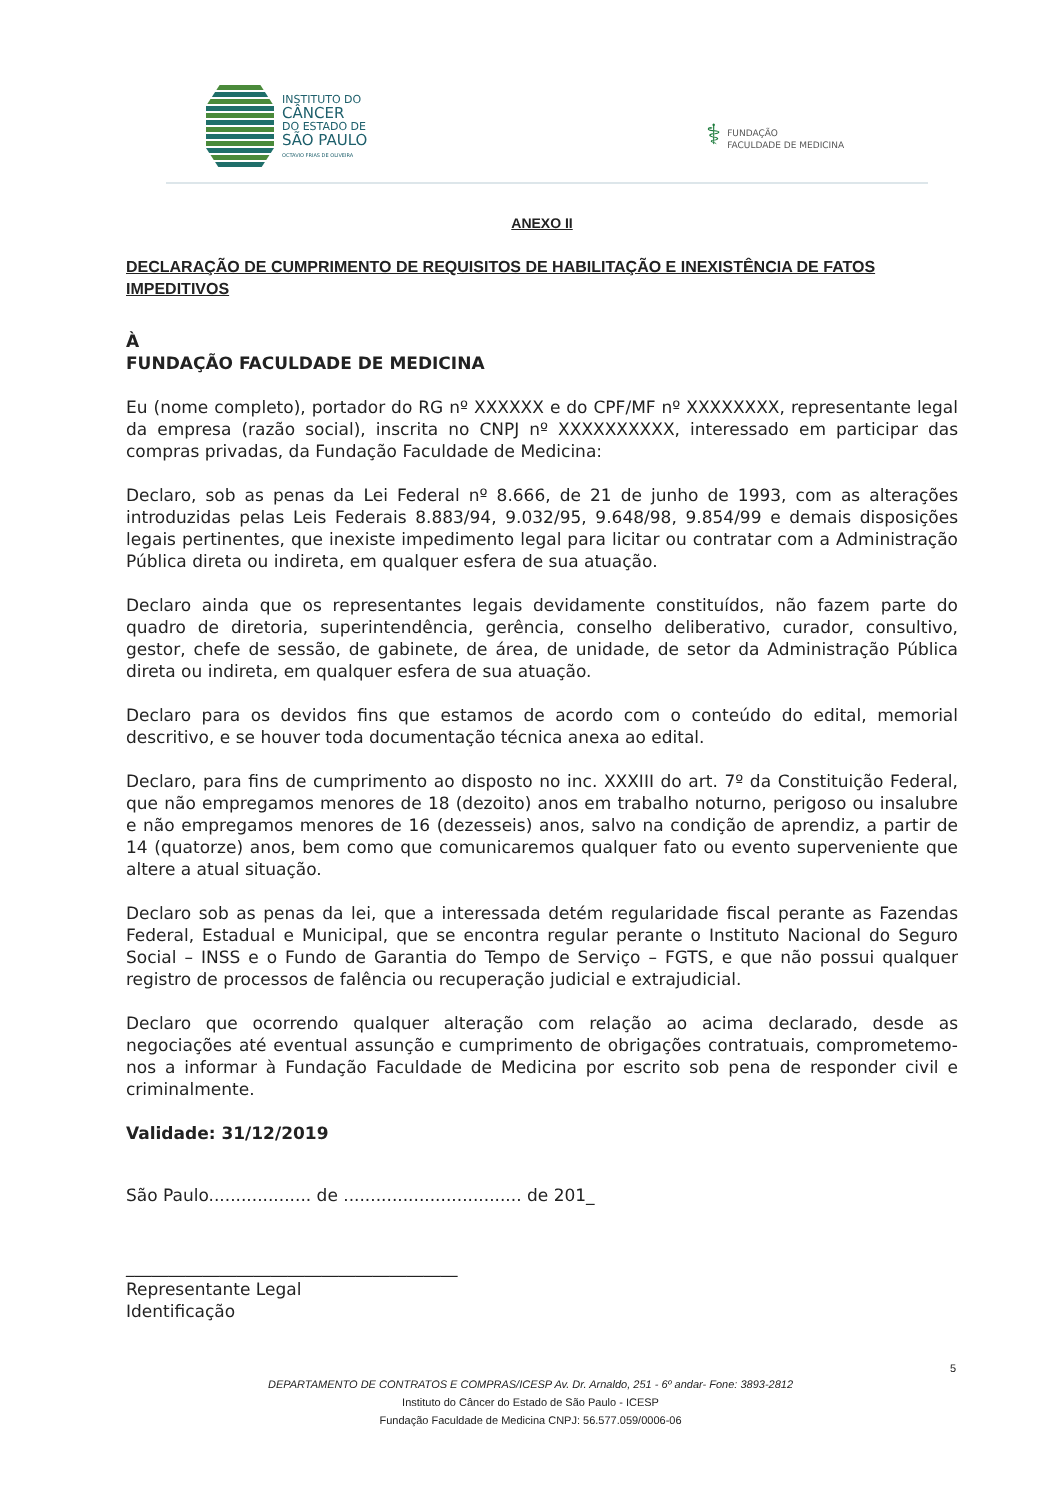INSTITUTO DO
CÂNCER
DO ESTADO DE
SÃO PAULO
OCTAVIO FRIAS DE OLIVEIRA
⚕
FUNDAÇÃO
FACULDADE DE MEDICINA
ANEXO II
DECLARAÇÃO DE CUMPRIMENTO DE REQUISITOS DE HABILITAÇÃO E INEXISTÊNCIA DE FATOS IMPEDITIVOS
À
FUNDAÇÃO FACULDADE DE MEDICINA
Eu (nome completo), portador do RG nº XXXXXX e do CPF/MF nº XXXXXXXX, representante legal da empresa (razão social), inscrita no CNPJ nº XXXXXXXXXX, interessado em participar das compras privadas, da Fundação Faculdade de Medicina:
Declaro, sob as penas da Lei Federal nº 8.666, de 21 de junho de 1993, com as alterações introduzidas pelas Leis Federais 8.883/94, 9.032/95, 9.648/98, 9.854/99 e demais disposições legais pertinentes, que inexiste impedimento legal para licitar ou contratar com a Administração Pública direta ou indireta, em qualquer esfera de sua atuação.
Declaro ainda que os representantes legais devidamente constituídos, não fazem parte do quadro de diretoria, superintendência, gerência, conselho deliberativo, curador, consultivo, gestor, chefe de sessão, de gabinete, de área, de unidade, de setor da Administração Pública direta ou indireta, em qualquer esfera de sua atuação.
Declaro para os devidos fins que estamos de acordo com o conteúdo do edital, memorial descritivo, e se houver toda documentação técnica anexa ao edital.
Declaro, para fins de cumprimento ao disposto no inc. XXXIII do art. 7º da Constituição Federal, que não empregamos menores de 18 (dezoito) anos em trabalho noturno, perigoso ou insalubre e não empregamos menores de 16 (dezesseis) anos, salvo na condição de aprendiz, a partir de 14 (quatorze) anos, bem como que comunicaremos qualquer fato ou evento superveniente que altere a atual situação.
Declaro sob as penas da lei, que a interessada detém regularidade fiscal perante as Fazendas Federal, Estadual e Municipal, que se encontra regular perante o Instituto Nacional do Seguro Social – INSS e o Fundo de Garantia do Tempo de Serviço – FGTS, e que não possui qualquer registro de processos de falência ou recuperação judicial e extrajudicial.
Declaro que ocorrendo qualquer alteração com relação ao acima declarado, desde as negociações até eventual assunção e cumprimento de obrigações contratuais, comprometemo-nos a informar à Fundação Faculdade de Medicina por escrito sob pena de responder civil e criminalmente.
Validade: 31/12/2019
São Paulo................... de ................................. de 201_
_______________________________________
Representante Legal
Identificação
5
DEPARTAMENTO DE CONTRATOS E COMPRAS/ICESP Av. Dr. Arnaldo, 251 - 6º andar- Fone: 3893-2812
Instituto do Câncer do Estado de São Paulo - ICESP
Fundação Faculdade de Medicina CNPJ: 56.577.059/0006-06